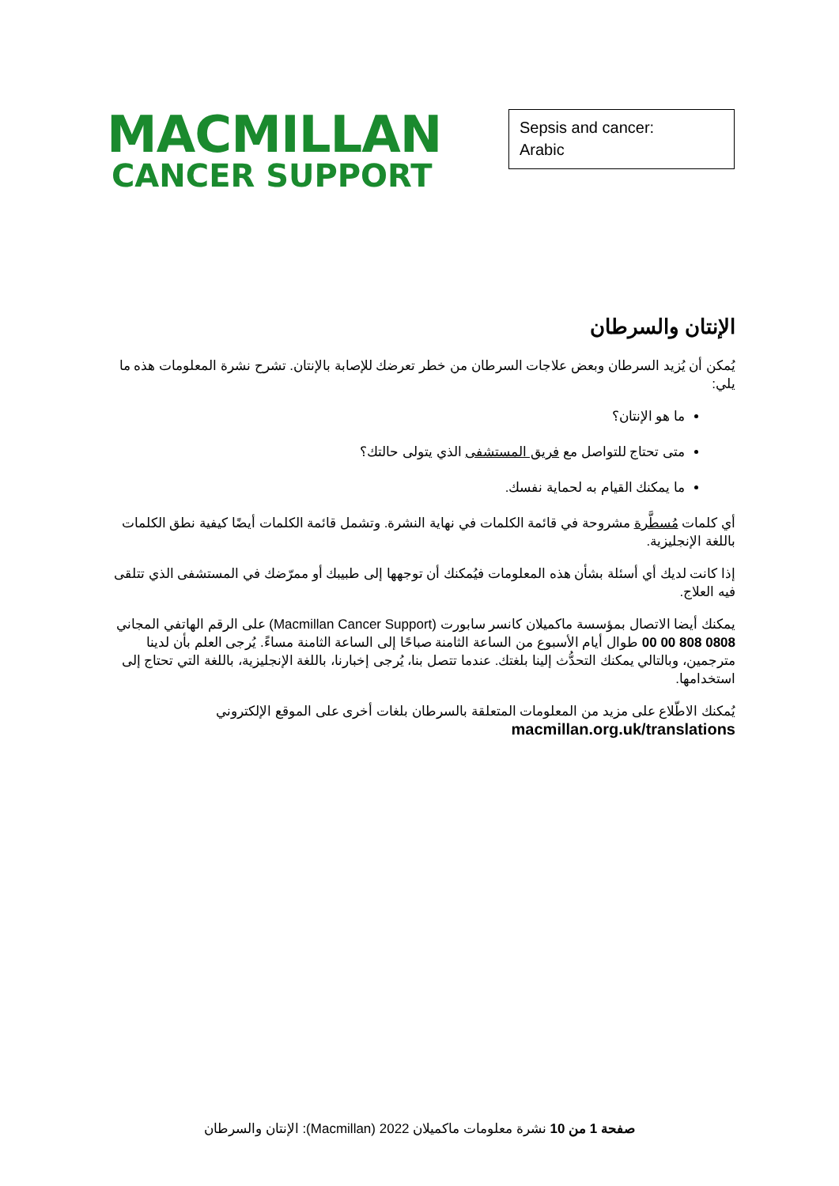MACMILLAN
CANCER SUPPORT
Sepsis and cancer:
Arabic
الإنتان والسرطان
يُمكن أن يُزيد السرطان وبعض علاجات السرطان من خطر تعرضك للإصابة بالإنتان. تشرح نشرة المعلومات هذه ما يلي:
ما هو الإنتان؟
متى تحتاج للتواصل مع فريق المستشفى الذي يتولى حالتك؟
ما يمكنك القيام به لحماية نفسك.
أي كلمات مُسطَّرة مشروحة في قائمة الكلمات في نهاية النشرة. وتشمل قائمة الكلمات أيضًا كيفية نطق الكلمات باللغة الإنجليزية.
إذا كانت لديك أي أسئلة بشأن هذه المعلومات فيُمكنك أن توجهها إلى طبيبك أو ممرّضك في المستشفى الذي تتلقى فيه العلاج.
يمكنك أيضا الاتصال بمؤسسة ماكميلان كانسر سابورت (Macmillan Cancer Support) على الرقم الهاتفي المجاني 0808 808 00 00 طوال أيام الأسبوع من الساعة الثامنة صباحًا إلى الساعة الثامنة مساءً. يُرجى العلم بأن لدينا مترجمين، وبالتالي يمكنك التحدُّث إلينا بلغتك. عندما تتصل بنا، يُرجى إخبارنا، باللغة الإنجليزية، باللغة التي تحتاج إلى استخدامها.
يُمكنك الاطّلاع على مزيد من المعلومات المتعلقة بالسرطان بلغات أخرى على الموقع الإلكتروني
macmillan.org.uk/translations
صفحة 1 من 10 نشرة معلومات ماكميلان 2022 (Macmillan): الإنتان والسرطان